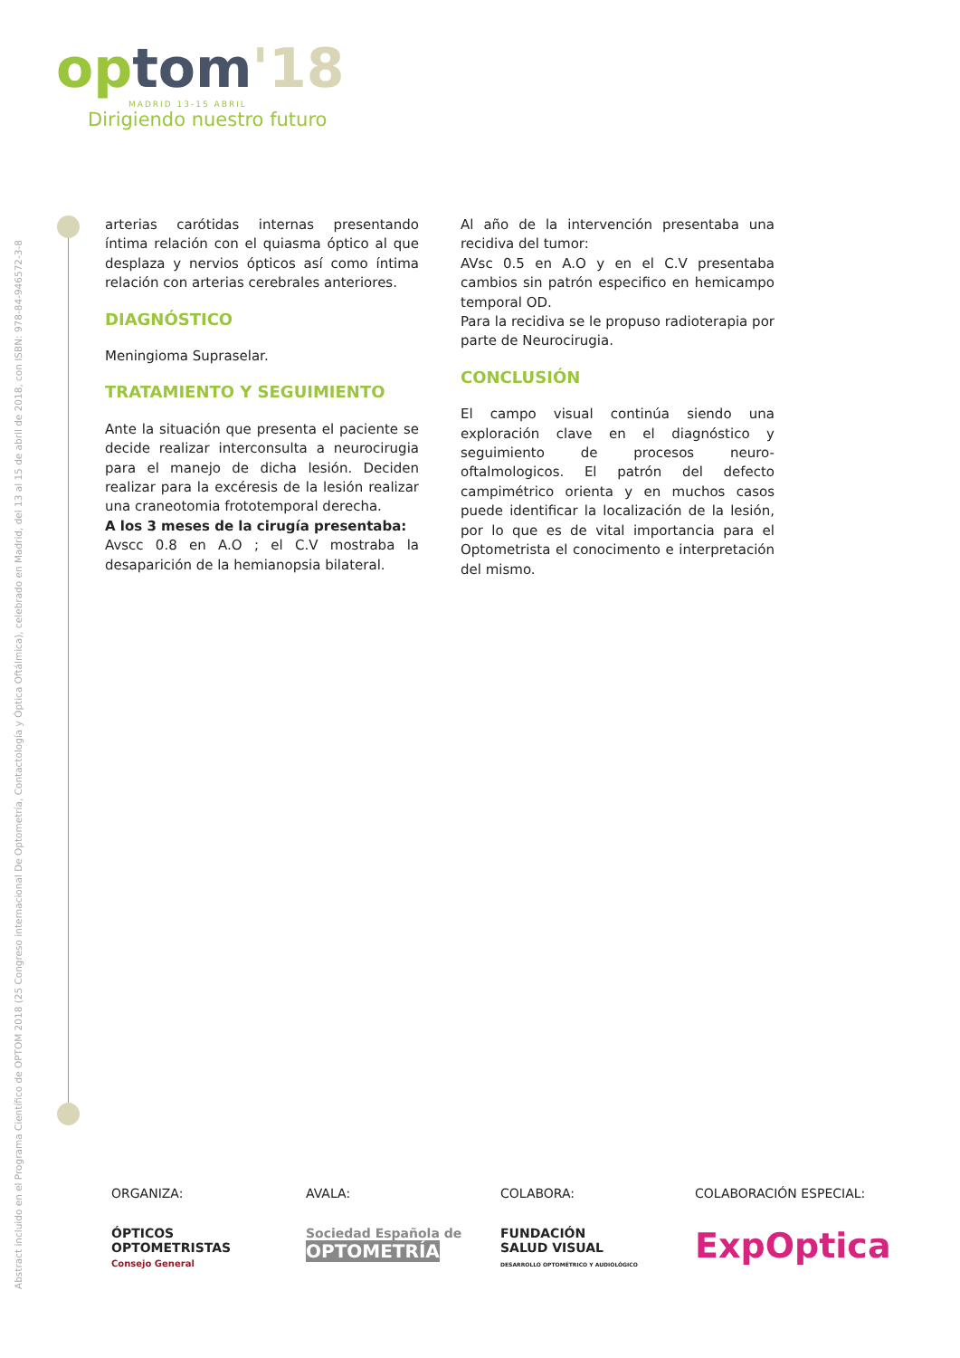Abstract incluido en el Programa Científico de OPTOM 2018 (25 Congreso internacional De Optometría, Contactología y Óptica Oftálmica), celebrado en Madrid, del 13 al 15 de abril de 2018, con ISBN: 978-84-946572-3-8
optom'18
MADRID 13-15 ABRIL
Dirigiendo nuestro futuro
arterias carótidas internas presentando íntima relación con el quiasma óptico al que desplaza y nervios ópticos así como íntima relación con arterias cerebrales anteriores.
DIAGNÓSTICO
Meningioma Supraselar.
TRATAMIENTO Y SEGUIMIENTO
Ante la situación que presenta el paciente se decide realizar interconsulta a neurocirugia para el manejo de dicha lesión. Deciden realizar para la excéresis de la lesión realizar una craneotomia frototemporal derecha.
A los 3 meses de la cirugía presentaba:
Avscc 0.8 en A.O ; el C.V mostraba la desaparición de la hemianopsia bilateral.
Al año de la intervención presentaba una recidiva del tumor:
AVsc 0.5 en A.O y en el C.V presentaba cambios sin patrón especifico en hemicampo temporal OD.
Para la recidiva se le propuso radioterapia por parte de Neurocirugia.
CONCLUSIÓN
El campo visual continúa siendo una exploración clave en el diagnóstico y seguimiento de procesos neuro-oftalmologicos. El patrón del defecto campimétrico orienta y en muchos casos puede identificar la localización de la lesión, por lo que es de vital importancia para el Optometrista el conocimento e interpretación del mismo.
ORGANIZA:
ÓPTICOS
OPTOMETRISTAS
Consejo General
AVALA:
Sociedad Española de
OPTOMETRÍA
COLABORA:
FUNDACIÓN
SALUD VISUAL
DESARROLLO OPTOMÉTRICO Y AUDIOLÓGICO
COLABORACIÓN ESPECIAL:
ExpOptica